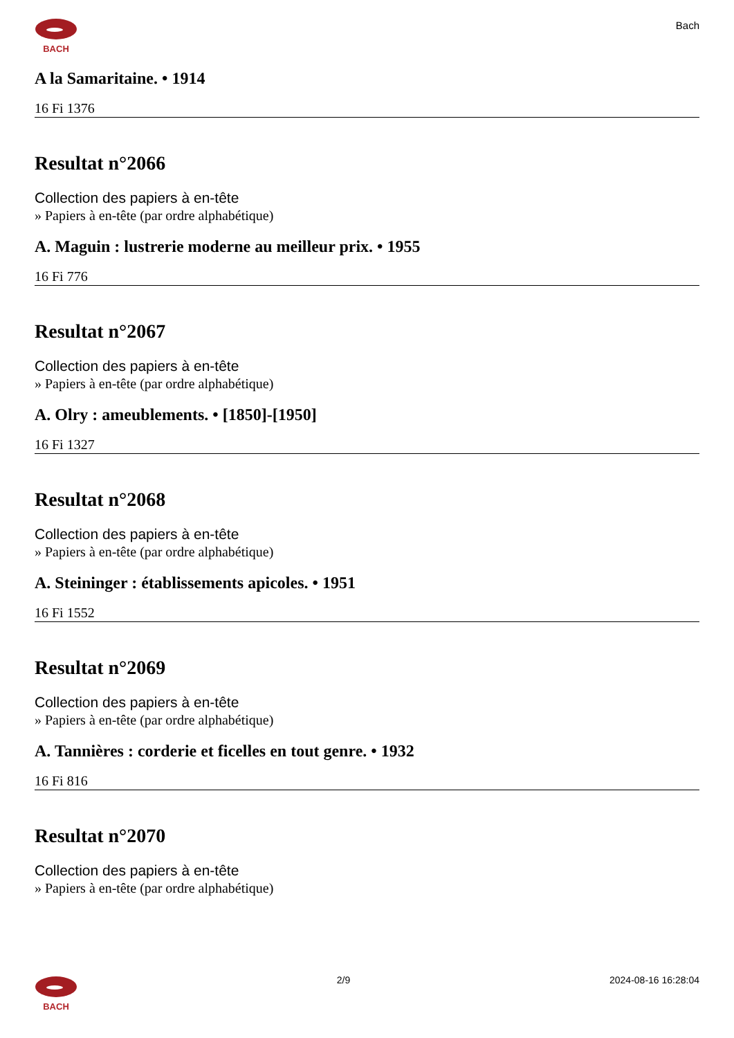BACH
Bach
A la Samaritaine. • 1914
16 Fi 1376
Resultat n°2066
Collection des papiers à en-tête
» Papiers à en-tête (par ordre alphabétique)
A. Maguin : lustrerie moderne au meilleur prix. • 1955
16 Fi 776
Resultat n°2067
Collection des papiers à en-tête
» Papiers à en-tête (par ordre alphabétique)
A. Olry : ameublements. • [1850]-[1950]
16 Fi 1327
Resultat n°2068
Collection des papiers à en-tête
» Papiers à en-tête (par ordre alphabétique)
A. Steininger : établissements apicoles. • 1951
16 Fi 1552
Resultat n°2069
Collection des papiers à en-tête
» Papiers à en-tête (par ordre alphabétique)
A. Tannières : corderie et ficelles en tout genre. • 1932
16 Fi 816
Resultat n°2070
Collection des papiers à en-tête
» Papiers à en-tête (par ordre alphabétique)
BACH 2/9 2024-08-16 16:28:04